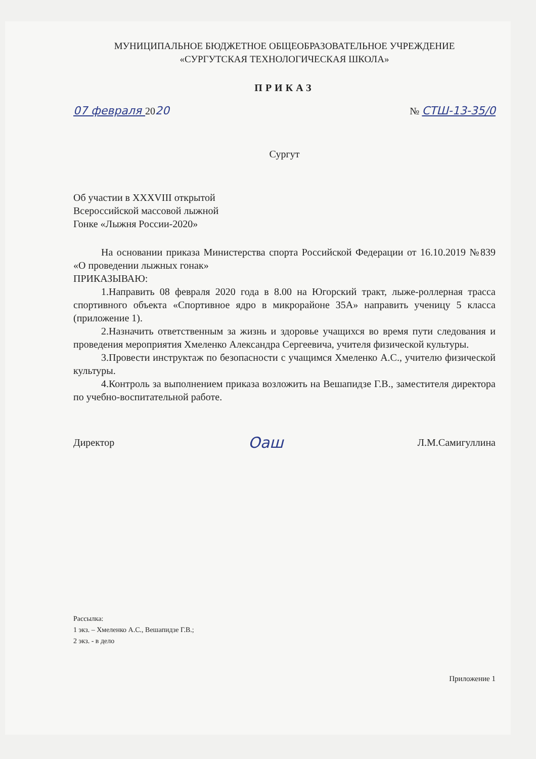МУНИЦИПАЛЬНОЕ БЮДЖЕТНОЕ ОБЩЕОБРАЗОВАТЕЛЬНОЕ УЧРЕЖДЕНИЕ
«СУРГУТСКАЯ ТЕХНОЛОГИЧЕСКАЯ ШКОЛА»
ПРИКАЗ
07 февраля 2020 № СТШ-13-35/0
Сургут
Об участии в XXXVIII открытой
Всероссийской массовой лыжной
Гонке «Лыжня России-2020»
На основании приказа Министерства спорта Российской Федерации от 16.10.2019 №839 «О проведении лыжных гонак»
ПРИКАЗЫВАЮ:
1.Направить 08 февраля 2020 года в 8.00 на Югорский тракт, лыже-роллерная трасса спортивного объекта «Спортивное ядро в микрорайоне 35А» направить ученицу 5 класса (приложение 1).
2.Назначить ответственным за жизнь и здоровье учащихся во время пути следования и проведения мероприятия Хмеленко Александра Сергеевича, учителя физической культуры.
3.Провести инструктаж по безопасности с учащимся Хмеленко А.С., учителю физической культуры.
4.Контроль за выполнением приказа возложить на Вешапидзе Г.В., заместителя директора по учебно-воспитательной работе.
Директор Оаш Л.М.Самигуллина
Рассылка:
1 экз. – Хмеленко А.С., Вешапидзе Г.В.;
2 экз. - в дело
Приложение 1